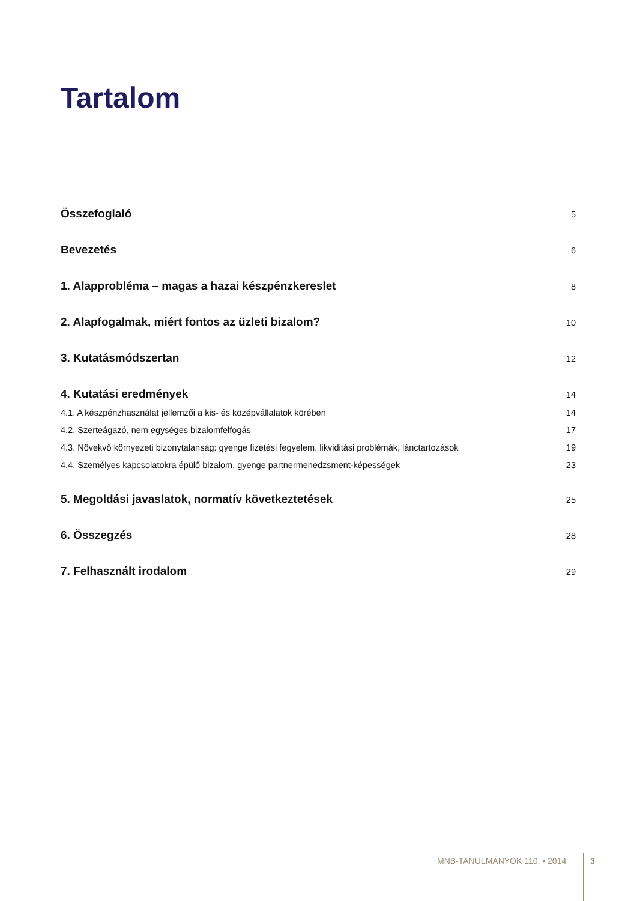Tartalom
Összefoglaló 5
Bevezetés 6
1. Alapprobléma – magas a hazai készpénzkereslet 8
2. Alapfogalmak, miért fontos az üzleti bizalom? 10
3. Kutatásmódszertan 12
4. Kutatási eredmények 14
4.1. A készpénzhasználat jellemzői a kis- és középvállalatok körében 14
4.2. Szerteágazó, nem egységes bizalomfelfogás 17
4.3. Növekvő környezeti bizonytalanság: gyenge fizetési fegyelem, likviditási problémák, lánctartozások 19
4.4. Személyes kapcsolatokra épülő bizalom, gyenge partnermenedzsment-képességek 23
5. Megoldási javaslatok, normatív következtetések 25
6. Összegzés 28
7. Felhasznált irodalom 29
MNB-TANULMÁNYOK 110. • 2014 3